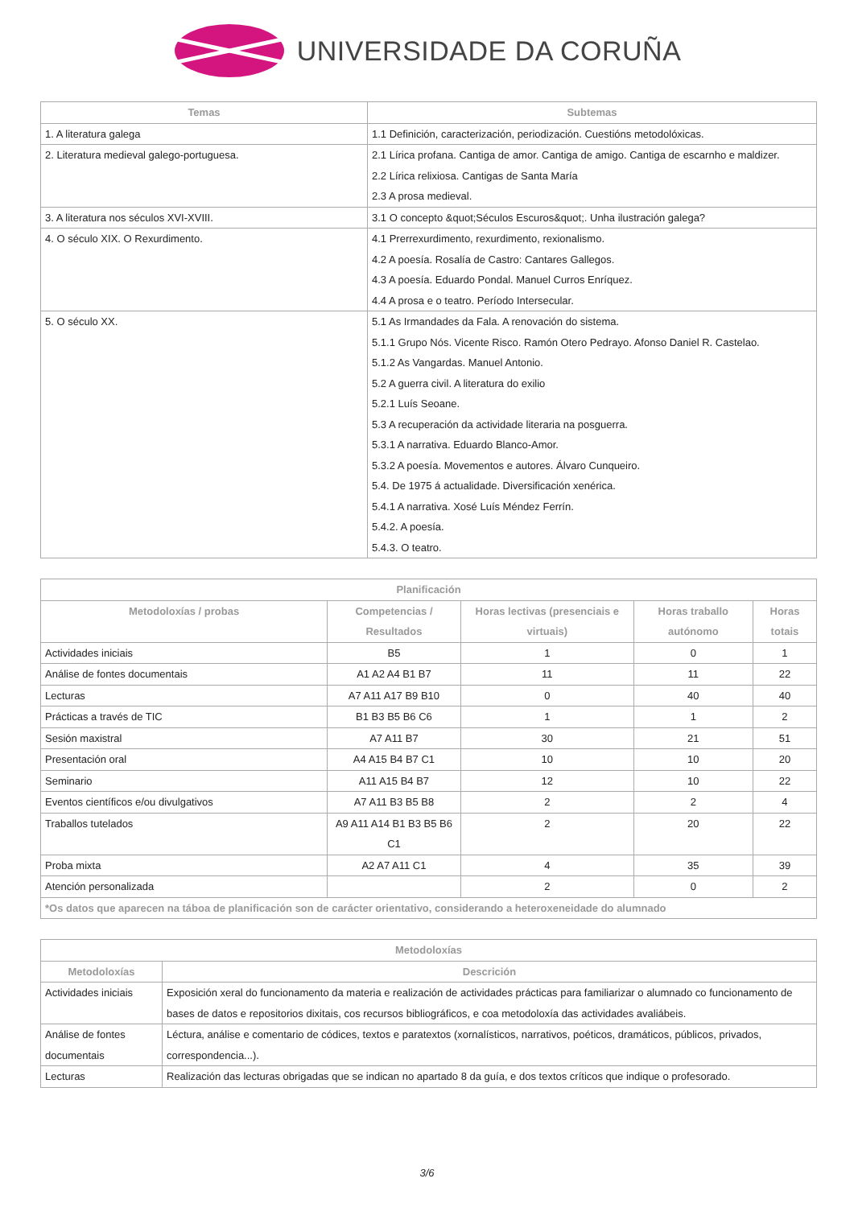UNIVERSIDADE DA CORUÑA
| Temas | Subtemas |
| --- | --- |
| 1. A literatura galega | 1.1 Definición, caracterización, periodización. Cuestións metodolóxicas. |
| 2. Literatura medieval galego-portuguesa. | 2.1 Lírica profana. Cantiga de amor. Cantiga de amigo. Cantiga de escarnho e maldizer. 2.2 Lírica relixiosa. Cantigas de Santa María 2.3 A prosa medieval. |
| 3. A literatura nos séculos XVI-XVIII. | 3.1 O concepto &quot;Séculos Escuros&quot;. Unha ilustración galega? |
| 4. O século XIX. O Rexurdimento. | 4.1 Prerrexurdimento, rexurdimento, rexionalismo. 4.2 A poesía. Rosalía de Castro: Cantares Gallegos. 4.3 A poesía. Eduardo Pondal. Manuel Curros Enríquez. 4.4 A prosa e o teatro. Período Intersecular. |
| 5. O século XX. | 5.1 As Irmandades da Fala. A renovación do sistema. 5.1.1 Grupo Nós. Vicente Risco. Ramón Otero Pedrayo. Afonso Daniel R. Castelao. 5.1.2 As Vangardas. Manuel Antonio. 5.2 A guerra civil. A literatura do exilio 5.2.1 Luís Seoane. 5.3 A recuperación da actividade literaria na posguerra. 5.3.1 A narrativa. Eduardo Blanco-Amor. 5.3.2 A poesía. Movementos e autores. Álvaro Cunqueiro. 5.4. De 1975 á actualidade. Diversificación xenérica. 5.4.1 A narrativa. Xosé Luís Méndez Ferrín. 5.4.2. A poesía. 5.4.3. O teatro. |
| Planificación | | | | |
| --- | --- | --- | --- | --- |
| Metodoloxías / probas | Competencias / Resultados | Horas lectivas (presenciais e virtuais) | Horas traballo autónomo | Horas totais |
| Actividades iniciais | B5 | 1 | 0 | 1 |
| Análise de fontes documentais | A1 A2 A4 B1 B7 | 11 | 11 | 22 |
| Lecturas | A7 A11 A17 B9 B10 | 0 | 40 | 40 |
| Prácticas a través de TIC | B1 B3 B5 B6 C6 | 1 | 1 | 2 |
| Sesión maxistral | A7 A11 B7 | 30 | 21 | 51 |
| Presentación oral | A4 A15 B4 B7 C1 | 10 | 10 | 20 |
| Seminario | A11 A15 B4 B7 | 12 | 10 | 22 |
| Eventos científicos e/ou divulgativos | A7 A11 B3 B5 B8 | 2 | 2 | 4 |
| Traballos tutelados | A9 A11 A14 B1 B3 B5 B6 C1 | 2 | 20 | 22 |
| Proba mixta | A2 A7 A11 C1 | 4 | 35 | 39 |
| Atención personalizada | | 2 | 0 | 2 |
| *Os datos que aparecen na táboa de planificación son de carácter orientativo, considerando a heteroxeneidade do alumnado | | | | |
| Metodoloxías | |
| --- | --- |
| Metodoloxías | Descrición |
| Actividades iniciais | Exposición xeral do funcionamento da materia e realización de actividades prácticas para familiarizar o alumnado co funcionamento de bases de datos e repositorios dixitais, cos recursos bibliográficos, e coa metodoloxía das actividades avaliábeis. |
| Análise de fontes documentais | Léctura, análise e comentario de códices, textos e paratextos (xornalísticos, narrativos, poéticos, dramáticos, públicos, privados, correspondencia...). |
| Lecturas | Realización das lecturas obrigadas que se indican no apartado 8 da guía, e dos textos críticos que indique o profesorado. |
3/6